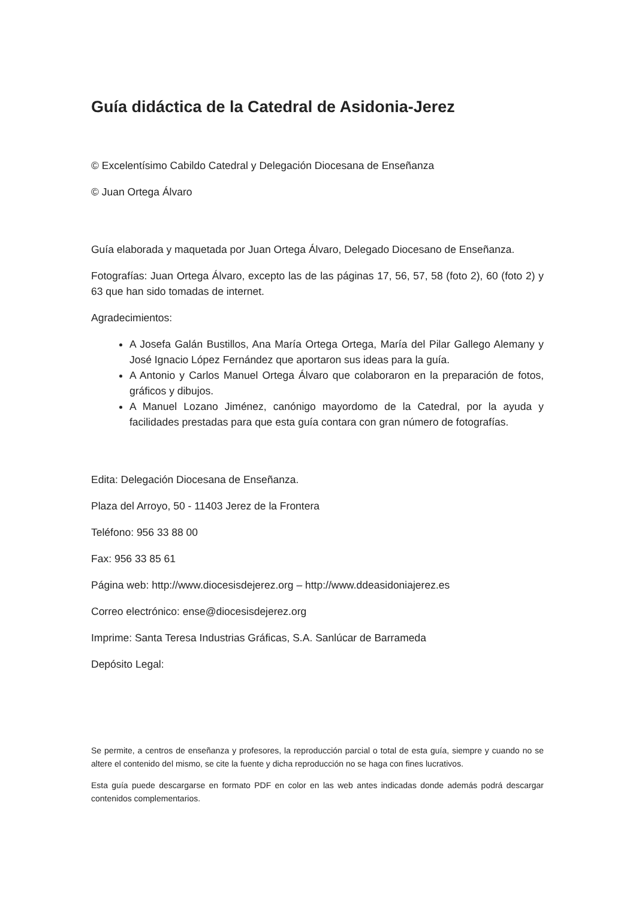Guía didáctica de la Catedral de Asidonia-Jerez
© Excelentísimo Cabildo Catedral y Delegación Diocesana de Enseñanza
© Juan Ortega Álvaro
Guía elaborada y maquetada por Juan Ortega Álvaro, Delegado Diocesano de Enseñanza.
Fotografías: Juan Ortega Álvaro, excepto las de las páginas 17, 56, 57, 58 (foto 2), 60 (foto 2) y 63 que han sido tomadas de internet.
Agradecimientos:
A Josefa Galán Bustillos, Ana María Ortega Ortega, María del Pilar Gallego Alemany y José Ignacio López Fernández que aportaron sus ideas para la guía.
A Antonio y Carlos Manuel Ortega Álvaro que colaboraron en la preparación de fotos, gráficos y dibujos.
A Manuel Lozano Jiménez, canónigo mayordomo de la Catedral, por la ayuda y facilidades prestadas para que esta guía contara con gran número de fotografías.
Edita: Delegación Diocesana de Enseñanza.
Plaza del Arroyo, 50 - 11403 Jerez de la Frontera
Teléfono: 956 33 88 00
Fax: 956 33 85 61
Página web: http://www.diocesisdejerez.org – http://www.ddeasidoniajerez.es
Correo electrónico: ense@diocesisdejerez.org
Imprime: Santa Teresa Industrias Gráficas, S.A. Sanlúcar de Barrameda
Depósito Legal:
Se permite, a centros de enseñanza y profesores, la reproducción parcial o total de esta guía, siempre y cuando no se altere el contenido del mismo, se cite la fuente y dicha reproducción no se haga con fines lucrativos.
Esta guía puede descargarse en formato PDF en color en las web antes indicadas donde además podrá descargar contenidos complementarios.